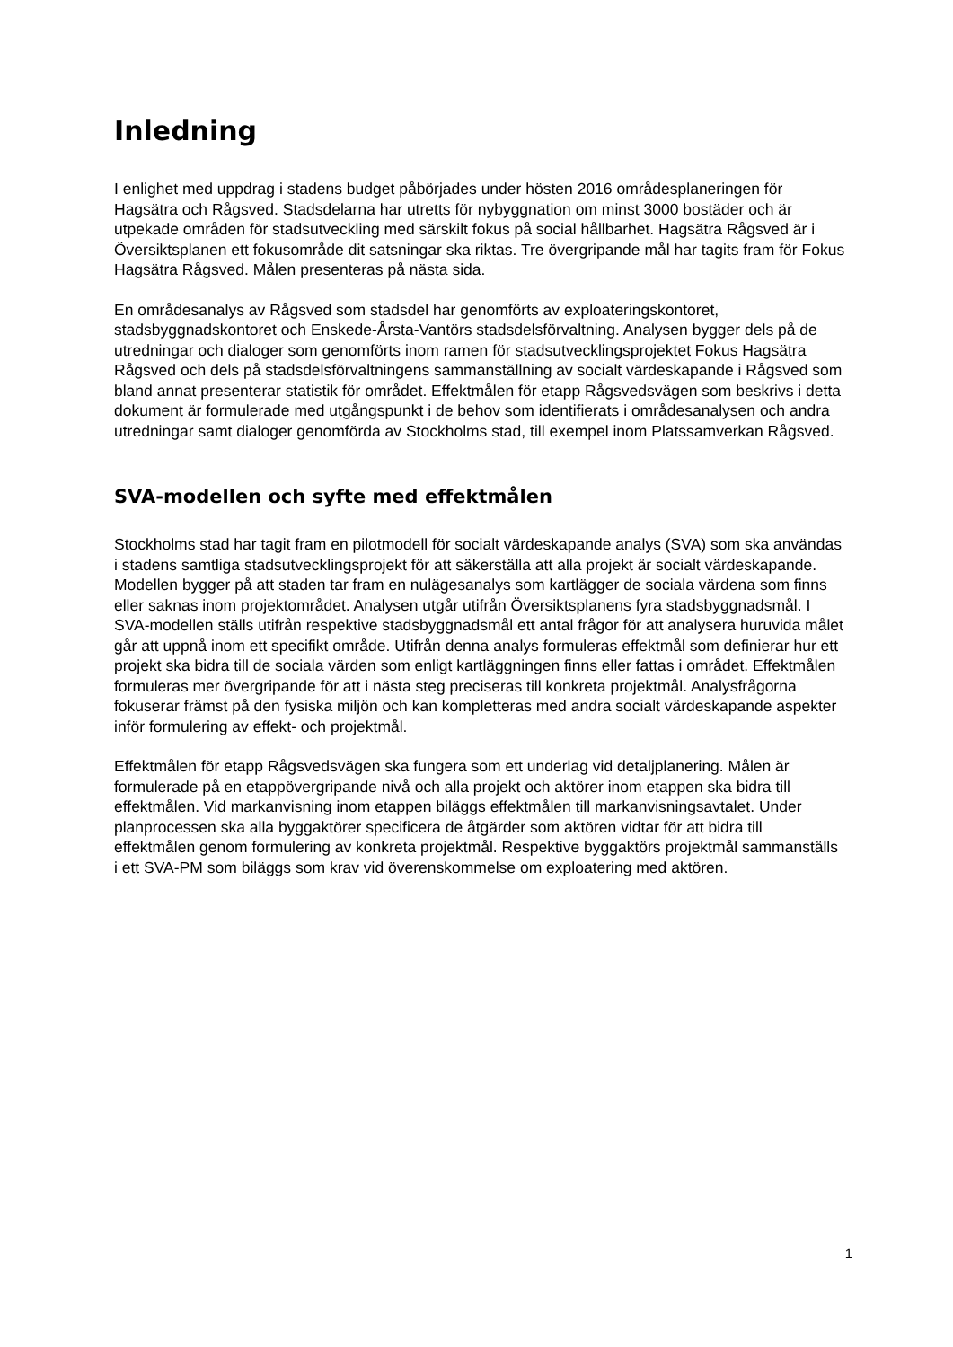Inledning
I enlighet med uppdrag i stadens budget påbörjades under hösten 2016 områdesplaneringen för Hagsätra och Rågsved. Stadsdelarna har utretts för nybyggnation om minst 3000 bostäder och är utpekade områden för stadsutveckling med särskilt fokus på social hållbarhet. Hagsätra Rågsved är i Översiktsplanen ett fokusområde dit satsningar ska riktas. Tre övergripande mål har tagits fram för Fokus Hagsätra Rågsved. Målen presenteras på nästa sida.
En områdesanalys av Rågsved som stadsdel har genomförts av exploateringskontoret, stadsbyggnadskontoret och Enskede-Årsta-Vantörs stadsdelsförvaltning. Analysen bygger dels på de utredningar och dialoger som genomförts inom ramen för stadsutvecklingsprojektet Fokus Hagsätra Rågsved och dels på stadsdelsförvaltningens sammanställning av socialt värdeskapande i Rågsved som bland annat presenterar statistik för området. Effektmålen för etapp Rågsvedsvägen som beskrivs i detta dokument är formulerade med utgångspunkt i de behov som identifierats i områdesanalysen och andra utredningar samt dialoger genomförda av Stockholms stad, till exempel inom Platssamverkan Rågsved.
SVA-modellen och syfte med effektmålen
Stockholms stad har tagit fram en pilotmodell för socialt värdeskapande analys (SVA) som ska användas i stadens samtliga stadsutvecklingsprojekt för att säkerställa att alla projekt är socialt värdeskapande. Modellen bygger på att staden tar fram en nulägesanalys som kartlägger de sociala värdena som finns eller saknas inom projektområdet. Analysen utgår utifrån Översiktsplanens fyra stadsbyggnadsmål. I SVA-modellen ställs utifrån respektive stadsbyggnadsmål ett antal frågor för att analysera huruvida målet går att uppnå inom ett specifikt område. Utifrån denna analys formuleras effektmål som definierar hur ett projekt ska bidra till de sociala värden som enligt kartläggningen finns eller fattas i området. Effektmålen formuleras mer övergripande för att i nästa steg preciseras till konkreta projektmål. Analysfrågorna fokuserar främst på den fysiska miljön och kan kompletteras med andra socialt värdeskapande aspekter inför formulering av effekt- och projektmål.
Effektmålen för etapp Rågsvedsvägen ska fungera som ett underlag vid detaljplanering. Målen är formulerade på en etappövergripande nivå och alla projekt och aktörer inom etappen ska bidra till effektmålen. Vid markanvisning inom etappen biläggs effektmålen till markanvisningsavtalet. Under planprocessen ska alla byggaktörer specificera de åtgärder som aktören vidtar för att bidra till effektmålen genom formulering av konkreta projektmål. Respektive byggaktörs projektmål sammanställs i ett SVA-PM som biläggs som krav vid överenskommelse om exploatering med aktören.
1